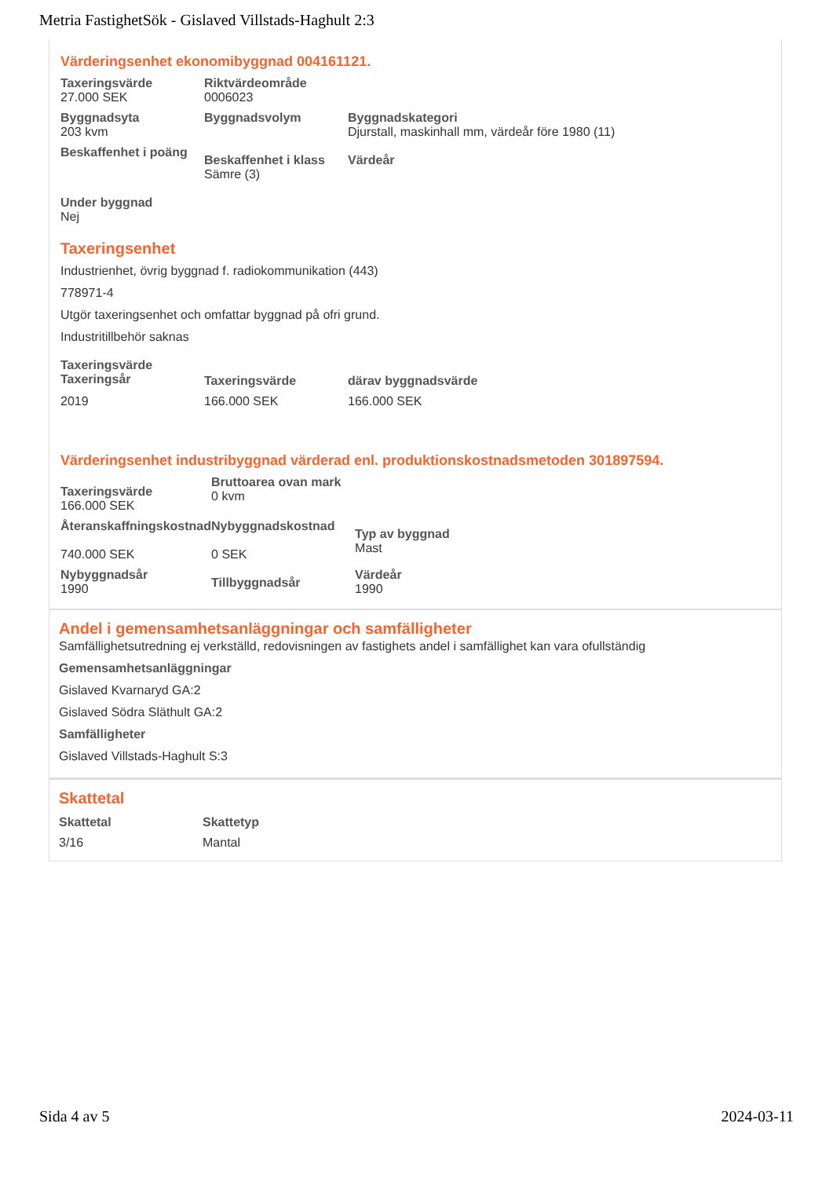Metria FastighetSök - Gislaved Villstads-Haghult 2:3
Värderingsenhet ekonomibyggnad 004161121.
| Taxeringsvärde 27.000 SEK | Riktvärdeområde 0006023 | |
| Byggnadsyta 203 kvm | Byggnadsvolym | Byggnadskategori Djurstall, maskinhall mm, värdeår före 1980 (11) |
| Beskaffenhet i poäng | Beskaffenhet i klass Sämre (3) | Värdeår |
| Under byggnad Nej | | |
Taxeringsenhet
Industrienhet, övrig byggnad f. radiokommunikation (443)
778971-4
Utgör taxeringsenhet och omfattar byggnad på ofri grund.
Industritillbehör saknas
| Taxeringsvärde Taxeringsår | Taxeringsvärde | därav byggnadsvärde |
| --- | --- | --- |
| 2019 | 166.000 SEK | 166.000 SEK |
Värderingsenhet industribyggnad värderad enl. produktionskostnadsmetoden 301897594.
| Taxeringsvärde 166.000 SEK | Bruttoarea ovan mark 0 kvm | |
| Återanskaffningskostnad 740.000 SEK | Nybyggnadskostnad 0 SEK | Typ av byggnad Mast |
| Nybyggnadsår 1990 | Tillbyggnadsår | Värdeår 1990 |
Andel i gemensamhetsanläggningar och samfälligheter
Samfällighetsutredning ej verkställd, redovisningen av fastighets andel i samfällighet kan vara ofullständig
Gemensamhetsanläggningar
Gislaved Kvarnaryd GA:2
Gislaved Södra Släthult GA:2
Samfälligheter
Gislaved Villstads-Haghult S:3
Skattetal
| Skattetal | Skattetyp |
| --- | --- |
| 3/16 | Mantal |
Sida 4 av 5 2024-03-11